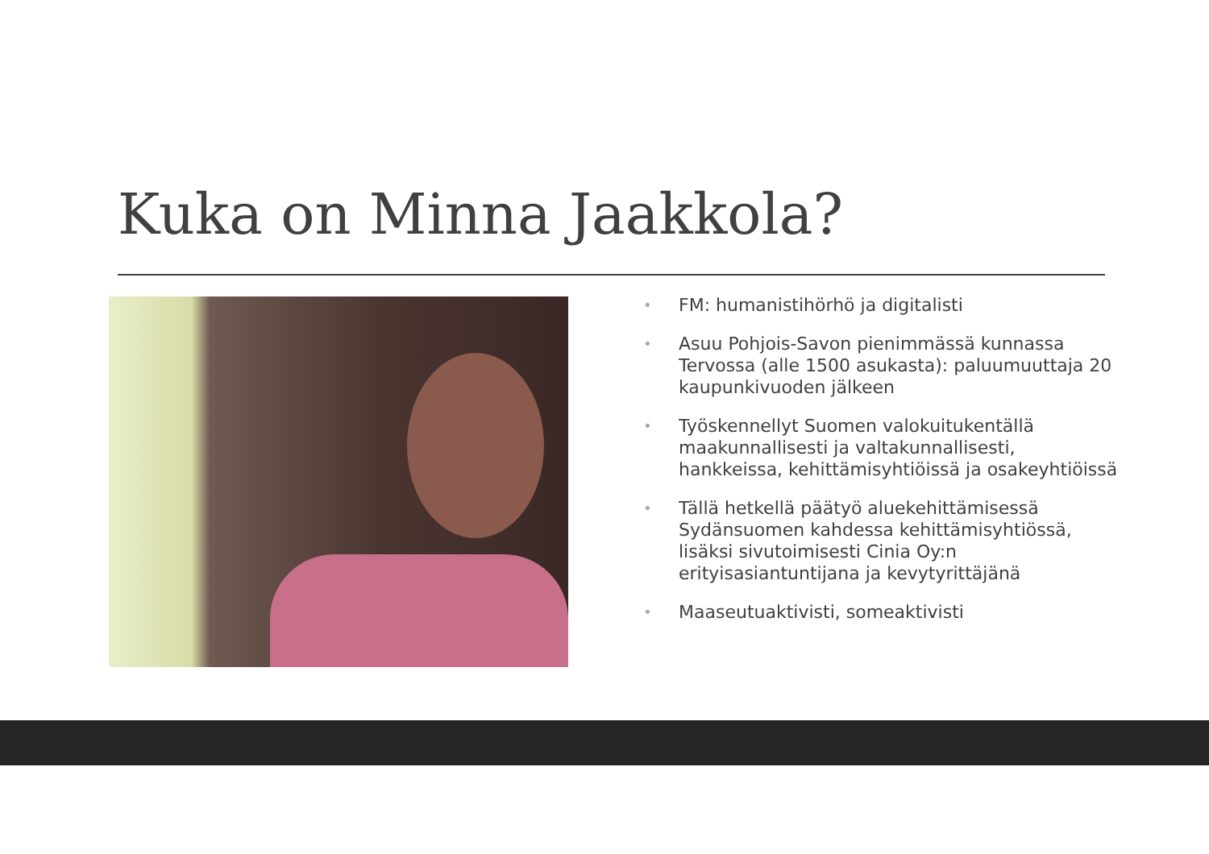Kuka on Minna Jaakkola?
• FM: humanistihörhö ja digitalisti
• Asuu Pohjois-Savon pienimmässä kunnassa Tervossa (alle 1500 asukasta): paluumuuttaja 20 kaupunkivuoden jälkeen
• Työskennellyt Suomen valokuitukentällä maakunnallisesti ja valtakunnallisesti, hankkeissa, kehittämisyhtiöissä ja osakeyhtiöissä
• Tällä hetkellä päätyö aluekehittämisessä Sydänsuomen kahdessa kehittämisyhtiössä, lisäksi sivutoimisesti Cinia Oy:n erityisasiantuntijana ja kevytyrittäjänä
• Maaseutuaktivisti, someaktivisti